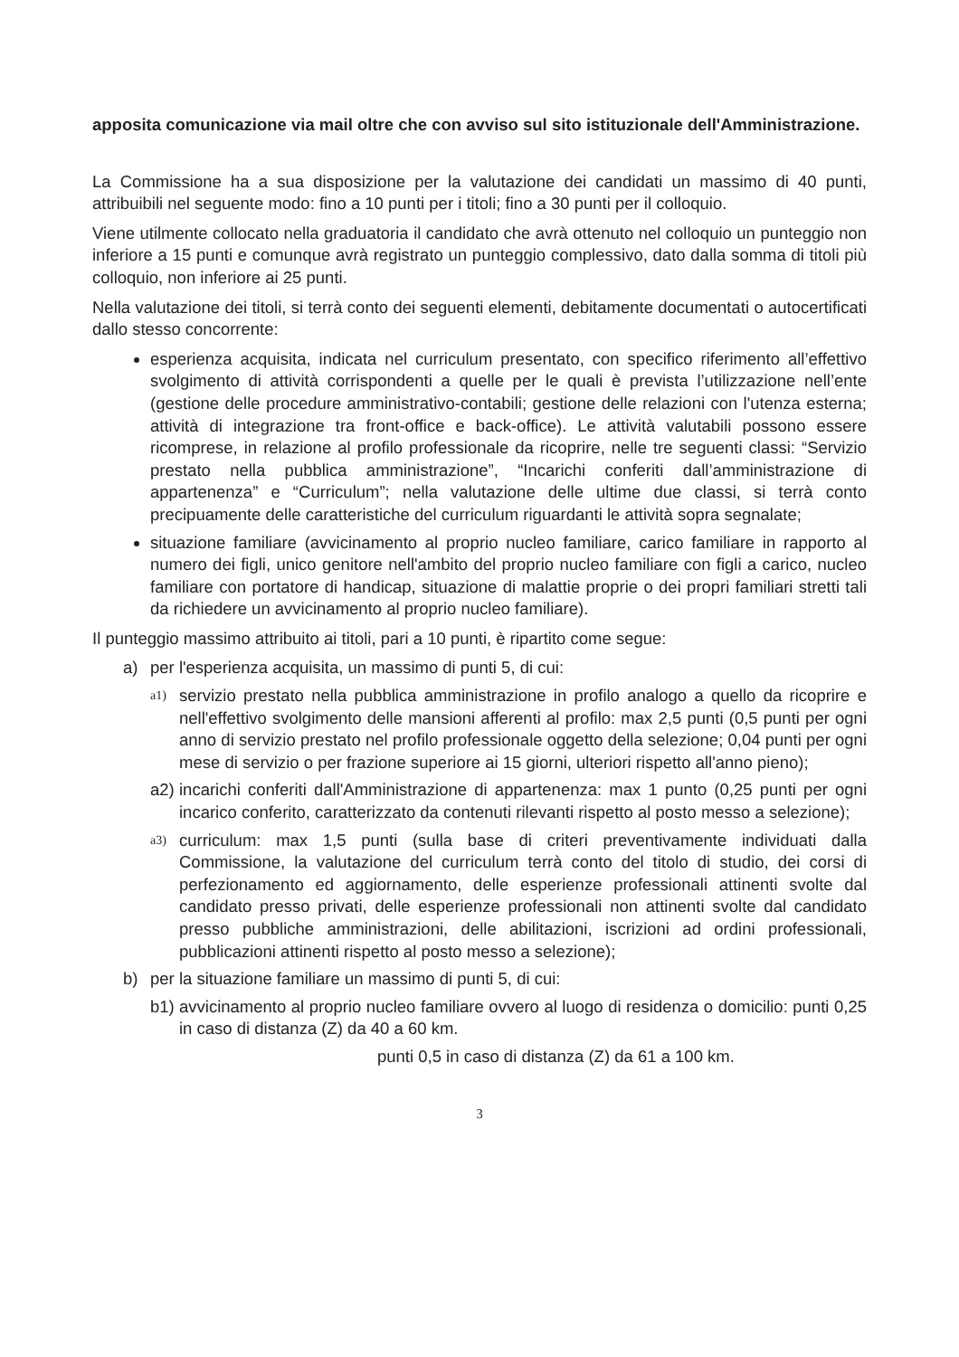apposita comunicazione via mail oltre che con avviso sul sito istituzionale dell'Amministrazione.
La Commissione ha a sua disposizione per la valutazione dei candidati un massimo di 40 punti, attribuibili nel seguente modo: fino a 10 punti per i titoli; fino a 30 punti per il colloquio.
Viene utilmente collocato nella graduatoria il candidato che avrà ottenuto nel colloquio un punteggio non inferiore a 15 punti e comunque avrà registrato un punteggio complessivo, dato dalla somma di titoli più colloquio, non inferiore ai 25 punti.
Nella valutazione dei titoli, si terrà conto dei seguenti elementi, debitamente documentati o autocertificati dallo stesso concorrente:
esperienza acquisita, indicata nel curriculum presentato, con specifico riferimento all’effettivo svolgimento di attività corrispondenti a quelle per le quali è prevista l’utilizzazione nell’ente (gestione delle procedure amministrativo-contabili; gestione delle relazioni con l'utenza esterna; attività di integrazione tra front-office e back-office). Le attività valutabili possono essere ricomprese, in relazione al profilo professionale da ricoprire, nelle tre seguenti classi: “Servizio prestato nella pubblica amministrazione”, “Incarichi conferiti dall’amministrazione di appartenenza” e “Curriculum”; nella valutazione delle ultime due classi, si terrà conto precipuamente delle caratteristiche del curriculum riguardanti le attività sopra segnalate;
situazione familiare (avvicinamento al proprio nucleo familiare, carico familiare in rapporto al numero dei figli, unico genitore nell'ambito del proprio nucleo familiare con figli a carico, nucleo familiare con portatore di handicap, situazione di malattie proprie o dei propri familiari stretti tali da richiedere un avvicinamento al proprio nucleo familiare).
Il punteggio massimo attribuito ai titoli, pari a 10 punti, è ripartito come segue:
a) per l'esperienza acquisita, un massimo di punti 5, di cui:
a1) servizio prestato nella pubblica amministrazione in profilo analogo a quello da ricoprire e nell'effettivo svolgimento delle mansioni afferenti al profilo: max 2,5 punti (0,5 punti per ogni anno di servizio prestato nel profilo professionale oggetto della selezione; 0,04 punti per ogni mese di servizio o per frazione superiore ai 15 giorni, ulteriori rispetto all'anno pieno);
a2) incarichi conferiti dall'Amministrazione di appartenenza: max 1 punto (0,25 punti per ogni incarico conferito, caratterizzato da contenuti rilevanti rispetto al posto messo a selezione);
a3) curriculum: max 1,5 punti (sulla base di criteri preventivamente individuati dalla Commissione, la valutazione del curriculum terrà conto del titolo di studio, dei corsi di perfezionamento ed aggiornamento, delle esperienze professionali attinenti svolte dal candidato presso privati, delle esperienze professionali non attinenti svolte dal candidato presso pubbliche amministrazioni, delle abilitazioni, iscrizioni ad ordini professionali, pubblicazioni attinenti rispetto al posto messo a selezione);
b) per la situazione familiare un massimo di punti 5, di cui:
b1) avvicinamento al proprio nucleo familiare ovvero al luogo di residenza o domicilio: punti 0,25 in caso di distanza (Z) da 40 a 60 km.
punti 0,5 in caso di distanza (Z) da 61 a 100 km.
3